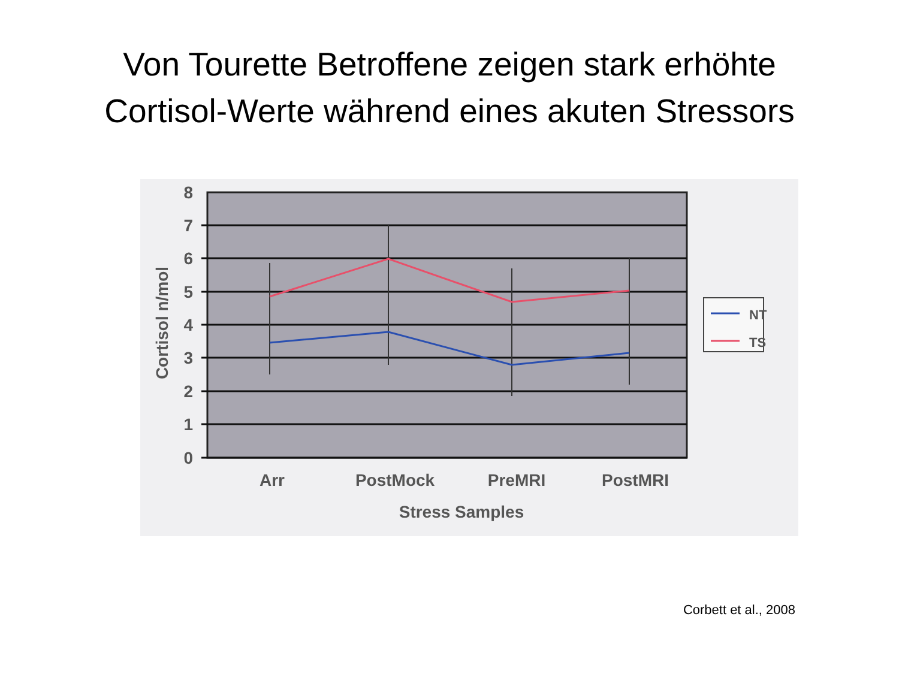Von Tourette Betroffene zeigen stark erhöhte
Cortisol-Werte während eines akuten Stressors
8
7
6
5
4
3
2
1
0
Cortisol n/mol
Arr
PostMock
PreMRI
PostMRI
Stress Samples
NT
TS
Corbett et al., 2008